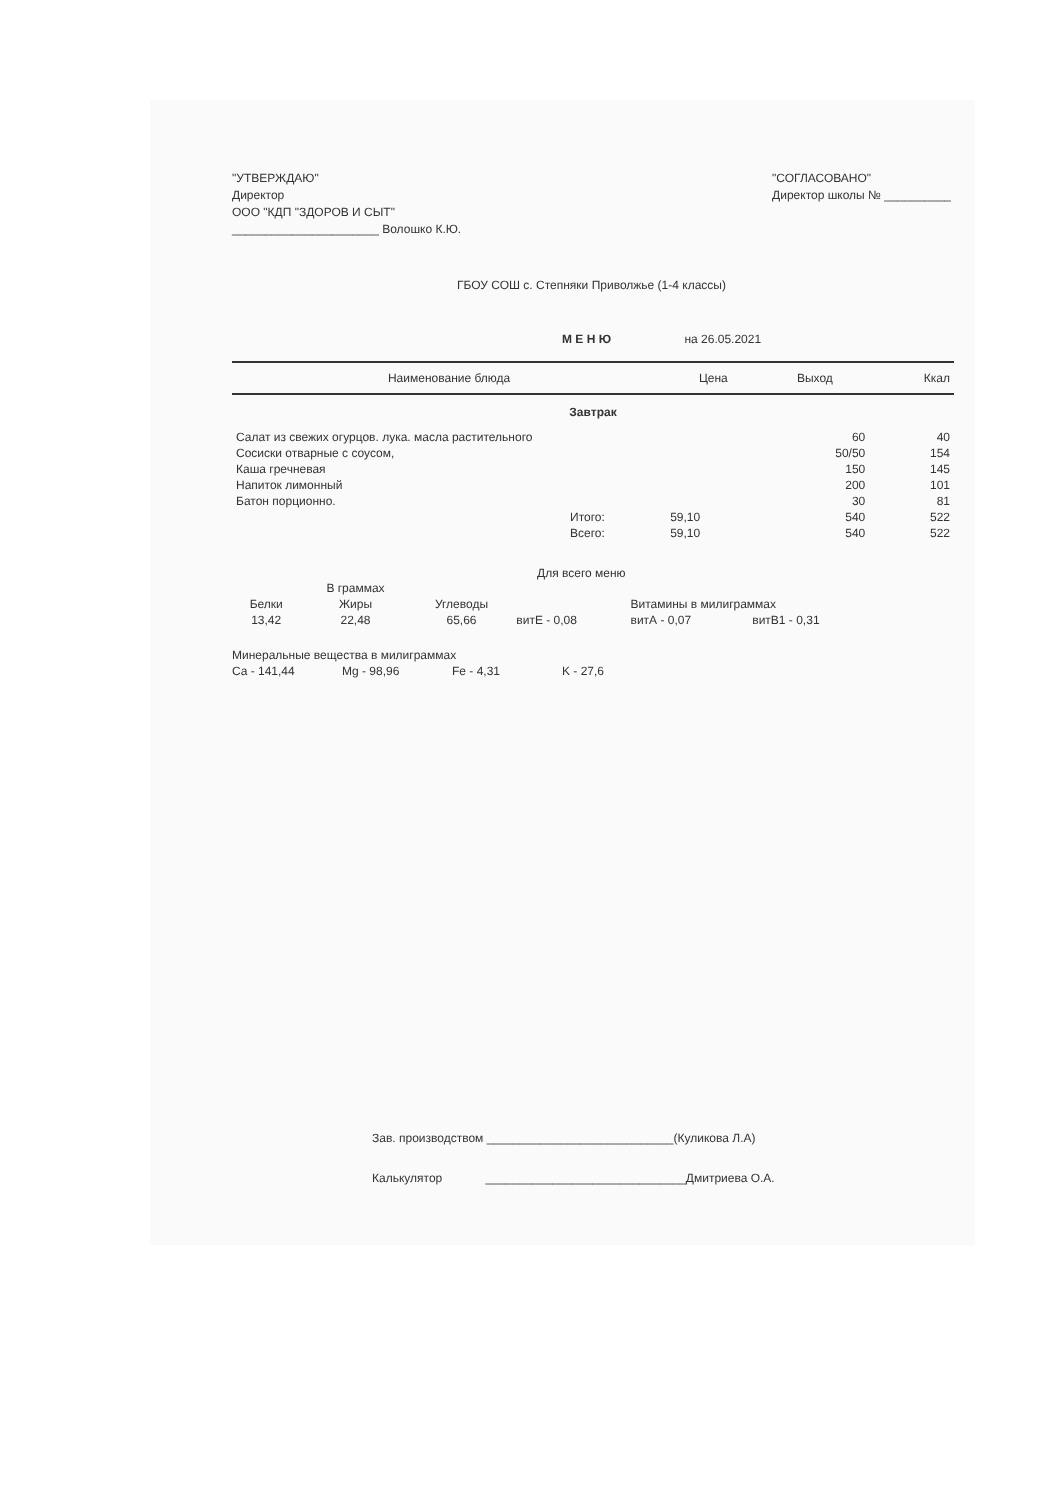"УТВЕРЖДАЮ"
Директор
ООО "КДП "ЗДОРОВ И СЫТ"
______________________ Волошко К.Ю.
"СОГЛАСОВАНО"
Директор школы № __________
ГБОУ СОШ с. Степняки Приволжье (1-4 классы)
М Е Н Ю на 26.05.2021
| Наименование блюда | | Цена | Выход | Ккал |
| --- | --- | --- | --- | --- |
| Завтрак | | | | |
| Салат из свежих огурцов. лука. масла растительного | | | 60 | 40 |
| Сосиски отварные с соусом, | | | 50/50 | 154 |
| Каша гречневая | | | 150 | 145 |
| Напиток лимонный | | | 200 | 101 |
| Батон порционно. | | | 30 | 81 |
| | Итого: | 59,10 | 540 | 522 |
| | Всего: | 59,10 | 540 | 522 |
Для всего меню
| | В граммах | | | | |
| Белки | Жиры | Углеводы | | Витамины в милиграммах | |
| 13,42 | 22,48 | 65,66 | витЕ - 0,08 | витА - 0,07 | витВ1 - 0,31 |
Минеральные вещества в милиграммах
Ca - 141,44 Mg - 98,96 Fe - 4,31 K - 27,6
Зав. производством ____________________________(Куликова Л.А)
Калькулятор ______________________________Дмитриева О.А.